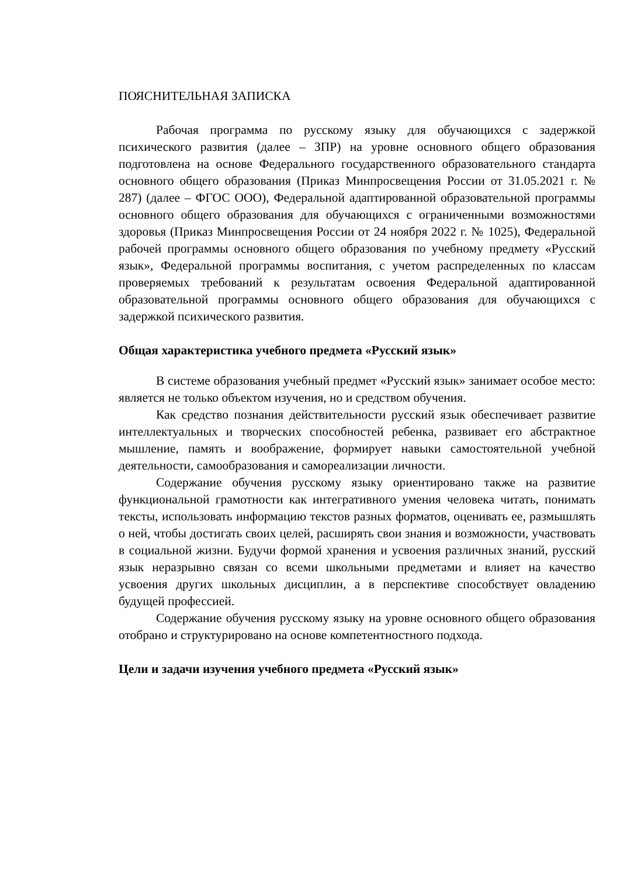ПОЯСНИТЕЛЬНАЯ ЗАПИСКА
Рабочая программа по русскому языку для обучающихся с задержкой психического развития (далее – ЗПР) на уровне основного общего образования подготовлена на основе Федерального государственного образовательного стандарта основного общего образования (Приказ Минпросвещения России от 31.05.2021 г. № 287) (далее – ФГОС ООО), Федеральной адаптированной образовательной программы основного общего образования для обучающихся с ограниченными возможностями здоровья (Приказ Минпросвещения России от 24 ноября 2022 г. № 1025), Федеральной рабочей программы основного общего образования по учебному предмету «Русский язык», Федеральной программы воспитания, с учетом распределенных по классам проверяемых требований к результатам освоения Федеральной адаптированной образовательной программы основного общего образования для обучающихся с задержкой психического развития.
Общая характеристика учебного предмета «Русский язык»
В системе образования учебный предмет «Русский язык» занимает особое место: является не только объектом изучения, но и средством обучения.
Как средство познания действительности русский язык обеспечивает развитие интеллектуальных и творческих способностей ребенка, развивает его абстрактное мышление, память и воображение, формирует навыки самостоятельной учебной деятельности, самообразования и самореализации личности.
Содержание обучения русскому языку ориентировано также на развитие функциональной грамотности как интегративного умения человека читать, понимать тексты, использовать информацию текстов разных форматов, оценивать ее, размышлять о ней, чтобы достигать своих целей, расширять свои знания и возможности, участвовать в социальной жизни. Будучи формой хранения и усвоения различных знаний, русский язык неразрывно связан со всеми школьными предметами и влияет на качество усвоения других школьных дисциплин, а в перспективе способствует овладению будущей профессией.
Содержание обучения русскому языку на уровне основного общего образования отобрано и структурировано на основе компетентностного подхода.
Цели и задачи изучения учебного предмета «Русский язык»